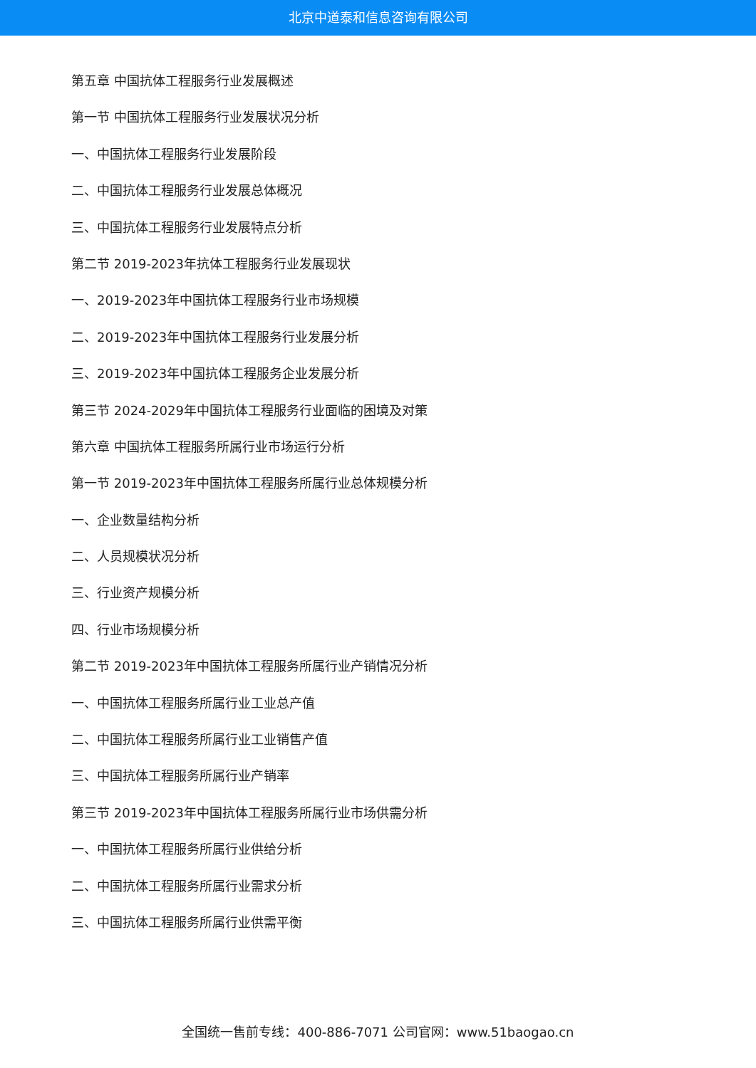北京中道泰和信息咨询有限公司
第五章 中国抗体工程服务行业发展概述
第一节 中国抗体工程服务行业发展状况分析
一、中国抗体工程服务行业发展阶段
二、中国抗体工程服务行业发展总体概况
三、中国抗体工程服务行业发展特点分析
第二节 2019-2023年抗体工程服务行业发展现状
一、2019-2023年中国抗体工程服务行业市场规模
二、2019-2023年中国抗体工程服务行业发展分析
三、2019-2023年中国抗体工程服务企业发展分析
第三节 2024-2029年中国抗体工程服务行业面临的困境及对策
第六章 中国抗体工程服务所属行业市场运行分析
第一节 2019-2023年中国抗体工程服务所属行业总体规模分析
一、企业数量结构分析
二、人员规模状况分析
三、行业资产规模分析
四、行业市场规模分析
第二节 2019-2023年中国抗体工程服务所属行业产销情况分析
一、中国抗体工程服务所属行业工业总产值
二、中国抗体工程服务所属行业工业销售产值
三、中国抗体工程服务所属行业产销率
第三节 2019-2023年中国抗体工程服务所属行业市场供需分析
一、中国抗体工程服务所属行业供给分析
二、中国抗体工程服务所属行业需求分析
三、中国抗体工程服务所属行业供需平衡
全国统一售前专线：400-886-7071 公司官网：www.51baogao.cn